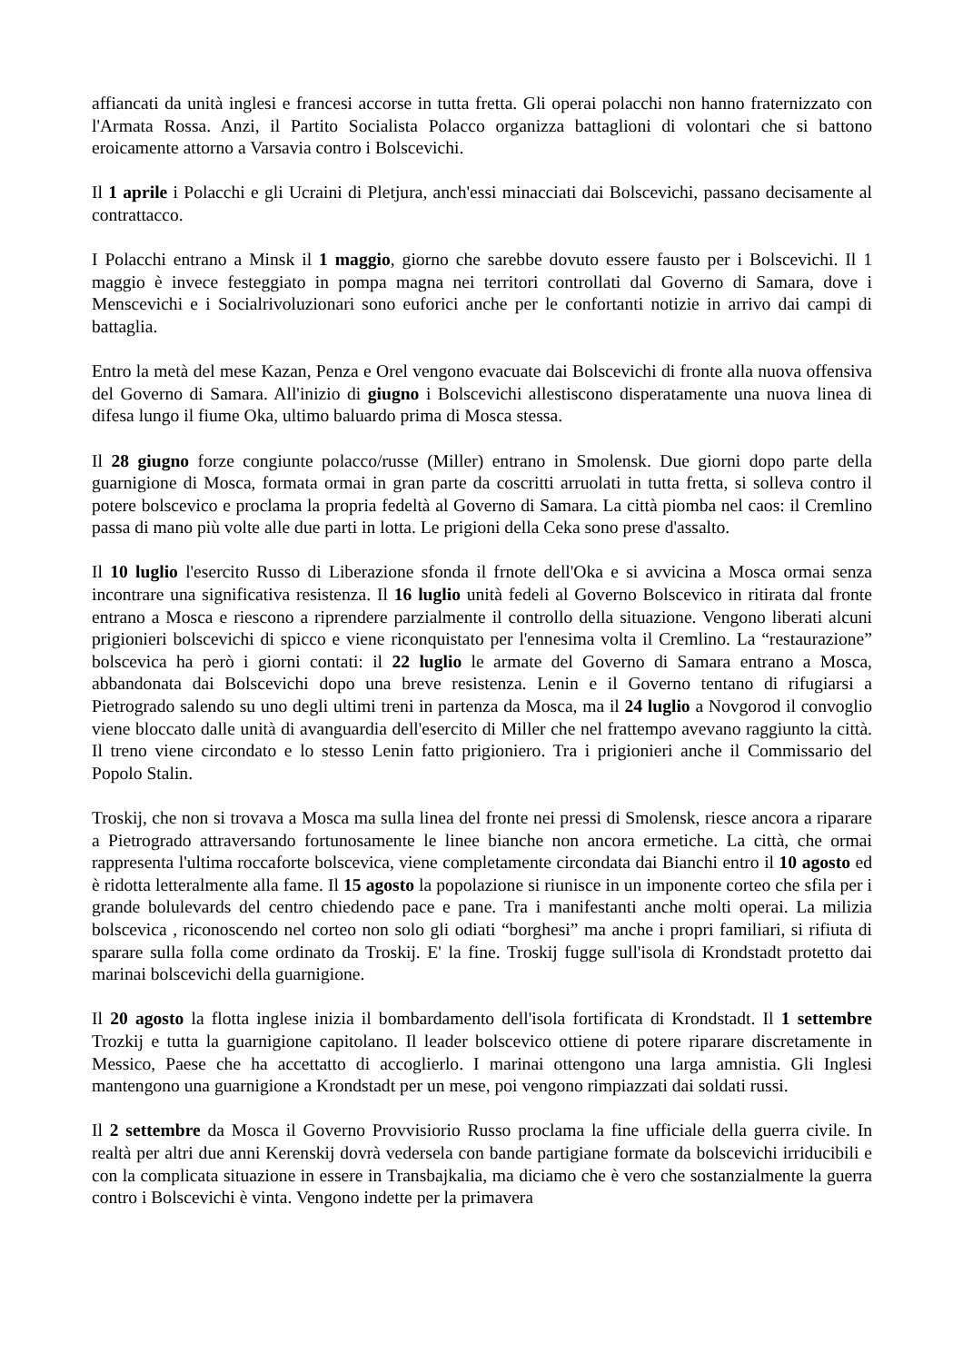affiancati da unità inglesi e francesi accorse in tutta fretta. Gli operai polacchi non hanno fraternizzato con l'Armata Rossa. Anzi, il Partito Socialista Polacco organizza battaglioni di volontari che si battono eroicamente attorno a Varsavia contro i Bolscevichi.
Il 1 aprile i Polacchi e gli Ucraini di Pletjura, anch'essi minacciati dai Bolscevichi, passano decisamente al contrattacco.
I Polacchi entrano a Minsk il 1 maggio, giorno che sarebbe dovuto essere fausto per i Bolscevichi. Il 1 maggio è invece festeggiato in pompa magna nei territori controllati dal Governo di Samara, dove i Menscevichi e i Socialrivoluzionari sono euforici anche per le confortanti notizie in arrivo dai campi di battaglia.
Entro la metà del mese Kazan, Penza e Orel vengono evacuate dai Bolscevichi di fronte alla nuova offensiva del Governo di Samara. All'inizio di giugno i Bolscevichi allestiscono disperatamente una nuova linea di difesa lungo il fiume Oka, ultimo baluardo prima di Mosca stessa.
Il 28 giugno forze congiunte polacco/russe (Miller) entrano in Smolensk. Due giorni dopo parte della guarnigione di Mosca, formata ormai in gran parte da coscritti arruolati in tutta fretta, si solleva contro il potere bolscevico e proclama la propria fedeltà al Governo di Samara. La città piomba nel caos: il Cremlino passa di mano più volte alle due parti in lotta. Le prigioni della Ceka sono prese d'assalto.
Il 10 luglio l'esercito Russo di Liberazione sfonda il frnote dell'Oka e si avvicina a Mosca ormai senza incontrare una significativa resistenza. Il 16 luglio unità fedeli al Governo Bolscevico in ritirata dal fronte entrano a Mosca e riescono a riprendere parzialmente il controllo della situazione. Vengono liberati alcuni prigionieri bolscevichi di spicco e viene riconquistato per l'ennesima volta il Cremlino. La “restaurazione” bolscevica ha però i giorni contati: il 22 luglio le armate del Governo di Samara entrano a Mosca, abbandonata dai Bolscevichi dopo una breve resistenza. Lenin e il Governo tentano di rifugiarsi a Pietrogrado salendo su uno degli ultimi treni in partenza da Mosca, ma il 24 luglio a Novgorod il convoglio viene bloccato dalle unità di avanguardia dell'esercito di Miller che nel frattempo avevano raggiunto la città. Il treno viene circondato e lo stesso Lenin fatto prigioniero. Tra i prigionieri anche il Commissario del Popolo Stalin.
Troskij, che non si trovava a Mosca ma sulla linea del fronte nei pressi di Smolensk, riesce ancora a riparare a Pietrogrado attraversando fortunosamente le linee bianche non ancora ermetiche. La città, che ormai rappresenta l'ultima roccaforte bolscevica, viene completamente circondata dai Bianchi entro il 10 agosto ed è ridotta letteralmente alla fame. Il 15 agosto la popolazione si riunisce in un imponente corteo che sfila per i grande bolulevards del centro chiedendo pace e pane. Tra i manifestanti anche molti operai. La milizia bolscevica , riconoscendo nel corteo non solo gli odiati “borghesi” ma anche i propri familiari, si rifiuta di sparare sulla folla come ordinato da Troskij. E' la fine. Troskij fugge sull'isola di Krondstadt protetto dai marinai bolscevichi della guarnigione.
Il 20 agosto la flotta inglese inizia il bombardamento dell'isola fortificata di Krondstadt. Il 1 settembre Trozkij e tutta la guarnigione capitolano. Il leader bolscevico ottiene di potere riparare discretamente in Messico, Paese che ha accettatto di accoglierlo. I marinai ottengono una larga amnistia. Gli Inglesi mantengono una guarnigione a Krondstadt per un mese, poi vengono rimpiazzati dai soldati russi.
Il 2 settembre da Mosca il Governo Provvisiorio Russo proclama la fine ufficiale della guerra civile. In realtà per altri due anni Kerenskij dovrà vedersela con bande partigiane formate da bolscevichi irriducibili e con la complicata situazione in essere in Transbajkalia, ma diciamo che è vero che sostanzialmente la guerra contro i Bolscevichi è vinta. Vengono indette per la primavera